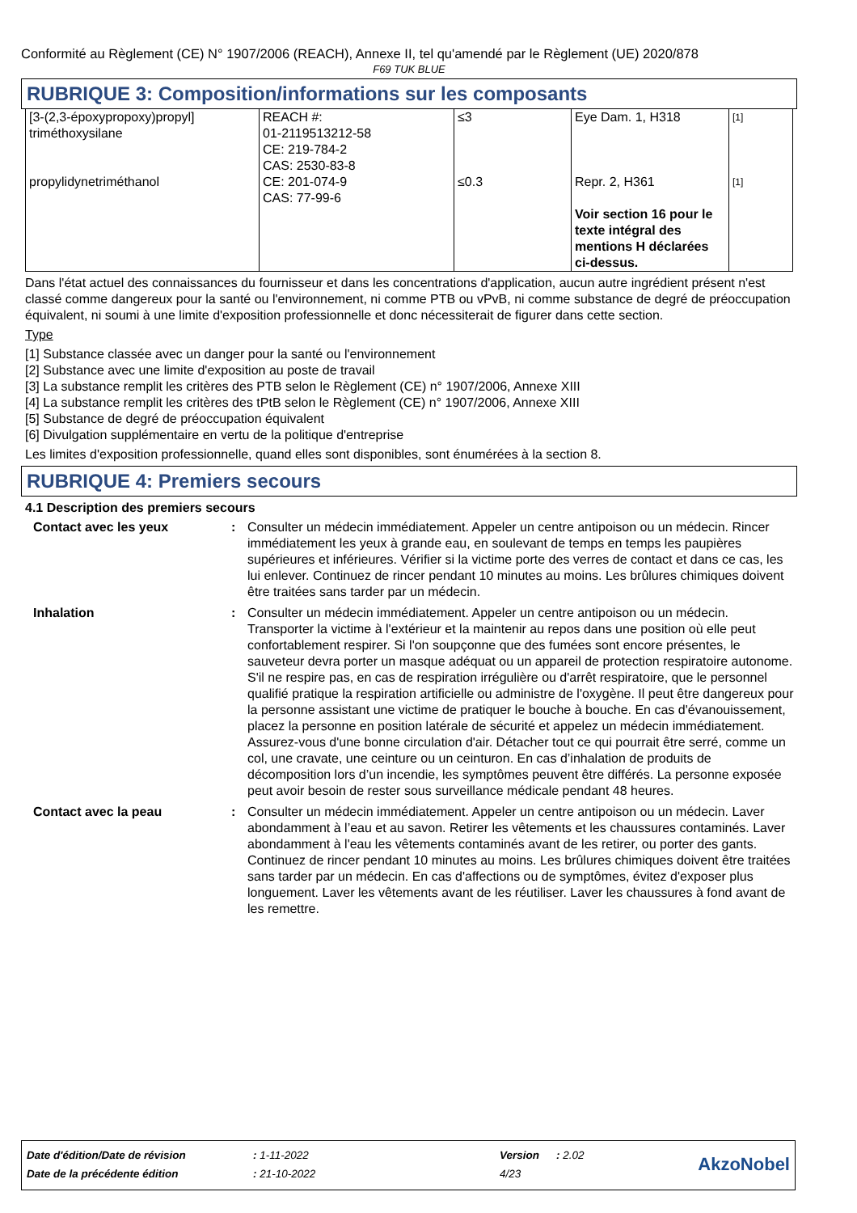Conformité au Règlement (CE) N° 1907/2006 (REACH), Annexe II, tel qu'amendé par le Règlement (UE) 2020/878
F69 TUK BLUE
RUBRIQUE 3: Composition/informations sur les composants
| [3-(2,3-époxypropoxy)propyl] triméthoxysilane | REACH #: 01-2119513212-58 CE: 219-784-2 CAS: 2530-83-8 | ≤3 | Eye Dam. 1, H318 | [1] |
| propylidynetriméthanol | CE: 201-074-9 CAS: 77-99-6 | ≤0.3 | Repr. 2, H361 Voir section 16 pour le texte intégral des mentions H déclarées ci-dessus. | [1] |
Dans l'état actuel des connaissances du fournisseur et dans les concentrations d'application, aucun autre ingrédient présent n'est classé comme dangereux pour la santé ou l'environnement, ni comme PTB ou vPvB, ni comme substance de degré de préoccupation équivalent, ni soumi à une limite d'exposition professionnelle et donc nécessiterait de figurer dans cette section.
Type
[1] Substance classée avec un danger pour la santé ou l'environnement
[2] Substance avec une limite d'exposition au poste de travail
[3] La substance remplit les critères des PTB selon le Règlement (CE) n° 1907/2006, Annexe XIII
[4] La substance remplit les critères des tPtB selon le Règlement (CE) n° 1907/2006, Annexe XIII
[5] Substance de degré de préoccupation équivalent
[6] Divulgation supplémentaire en vertu de la politique d'entreprise
Les limites d'exposition professionnelle, quand elles sont disponibles, sont énumérées à la section 8.
RUBRIQUE 4: Premiers secours
4.1 Description des premiers secours
| Contact avec les yeux | : | Consulter un médecin immédiatement. Appeler un centre antipoison ou un médecin. Rincer immédiatement les yeux à grande eau, en soulevant de temps en temps les paupières supérieures et inférieures. Vérifier si la victime porte des verres de contact et dans ce cas, les lui enlever. Continuez de rincer pendant 10 minutes au moins. Les brûlures chimiques doivent être traitées sans tarder par un médecin. |
| Inhalation | : | Consulter un médecin immédiatement. Appeler un centre antipoison ou un médecin. Transporter la victime à l'extérieur et la maintenir au repos dans une position où elle peut confortablement respirer. Si l'on soupçonne que des fumées sont encore présentes, le sauveteur devra porter un masque adéquat ou un appareil de protection respiratoire autonome. S'il ne respire pas, en cas de respiration irrégulière ou d'arrêt respiratoire, que le personnel qualifié pratique la respiration artificielle ou administre de l'oxygène. Il peut être dangereux pour la personne assistant une victime de pratiquer le bouche à bouche. En cas d'évanouissement, placez la personne en position latérale de sécurité et appelez un médecin immédiatement. Assurez-vous d'une bonne circulation d'air. Détacher tout ce qui pourrait être serré, comme un col, une cravate, une ceinture ou un ceinturon. En cas d’inhalation de produits de décomposition lors d’un incendie, les symptômes peuvent être différés. La personne exposée peut avoir besoin de rester sous surveillance médicale pendant 48 heures. |
| Contact avec la peau | : | Consulter un médecin immédiatement. Appeler un centre antipoison ou un médecin. Laver abondamment à l’eau et au savon. Retirer les vêtements et les chaussures contaminés. Laver abondamment à l'eau les vêtements contaminés avant de les retirer, ou porter des gants. Continuez de rincer pendant 10 minutes au moins. Les brûlures chimiques doivent être traitées sans tarder par un médecin. En cas d'affections ou de symptômes, évitez d'exposer plus longuement. Laver les vêtements avant de les réutiliser. Laver les chaussures à fond avant de les remettre. |
| Date d'édition/Date de révision | : 1-11-2022 | Version | : 2.02 | AkzoNobel |
| Date de la précédente édition | : 21-10-2022 | 4/23 | | |